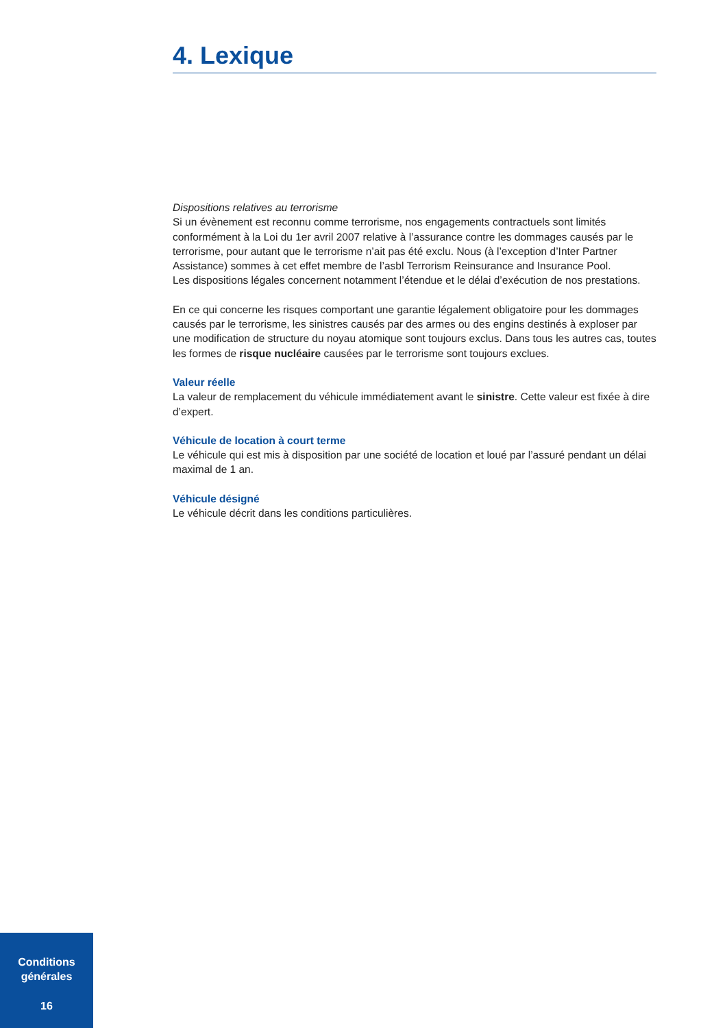4. Lexique
Dispositions relatives au terrorisme
Si un évènement est reconnu comme terrorisme, nos engagements contractuels sont limités conformément à la Loi du 1er avril 2007 relative à l’assurance contre les dommages causés par le terrorisme, pour autant que le terrorisme n’ait pas été exclu. Nous (à l’exception d’Inter Partner Assistance) sommes à cet effet membre de l’asbl Terrorism Reinsurance and Insurance Pool.
Les dispositions légales concernent notamment l’étendue et le délai d’exécution de nos prestations.
En ce qui concerne les risques comportant une garantie légalement obligatoire pour les dommages causés par le terrorisme, les sinistres causés par des armes ou des engins destinés à exploser par une modification de structure du noyau atomique sont toujours exclus. Dans tous les autres cas, toutes les formes de risque nucléaire causées par le terrorisme sont toujours exclues.
Valeur réelle
La valeur de remplacement du véhicule immédiatement avant le sinistre. Cette valeur est fixée à dire d’expert.
Véhicule de location à court terme
Le véhicule qui est mis à disposition par une société de location et loué par l’assuré pendant un délai maximal de 1 an.
Véhicule désigné
Le véhicule décrit dans les conditions particulières.
Conditions
générales
16